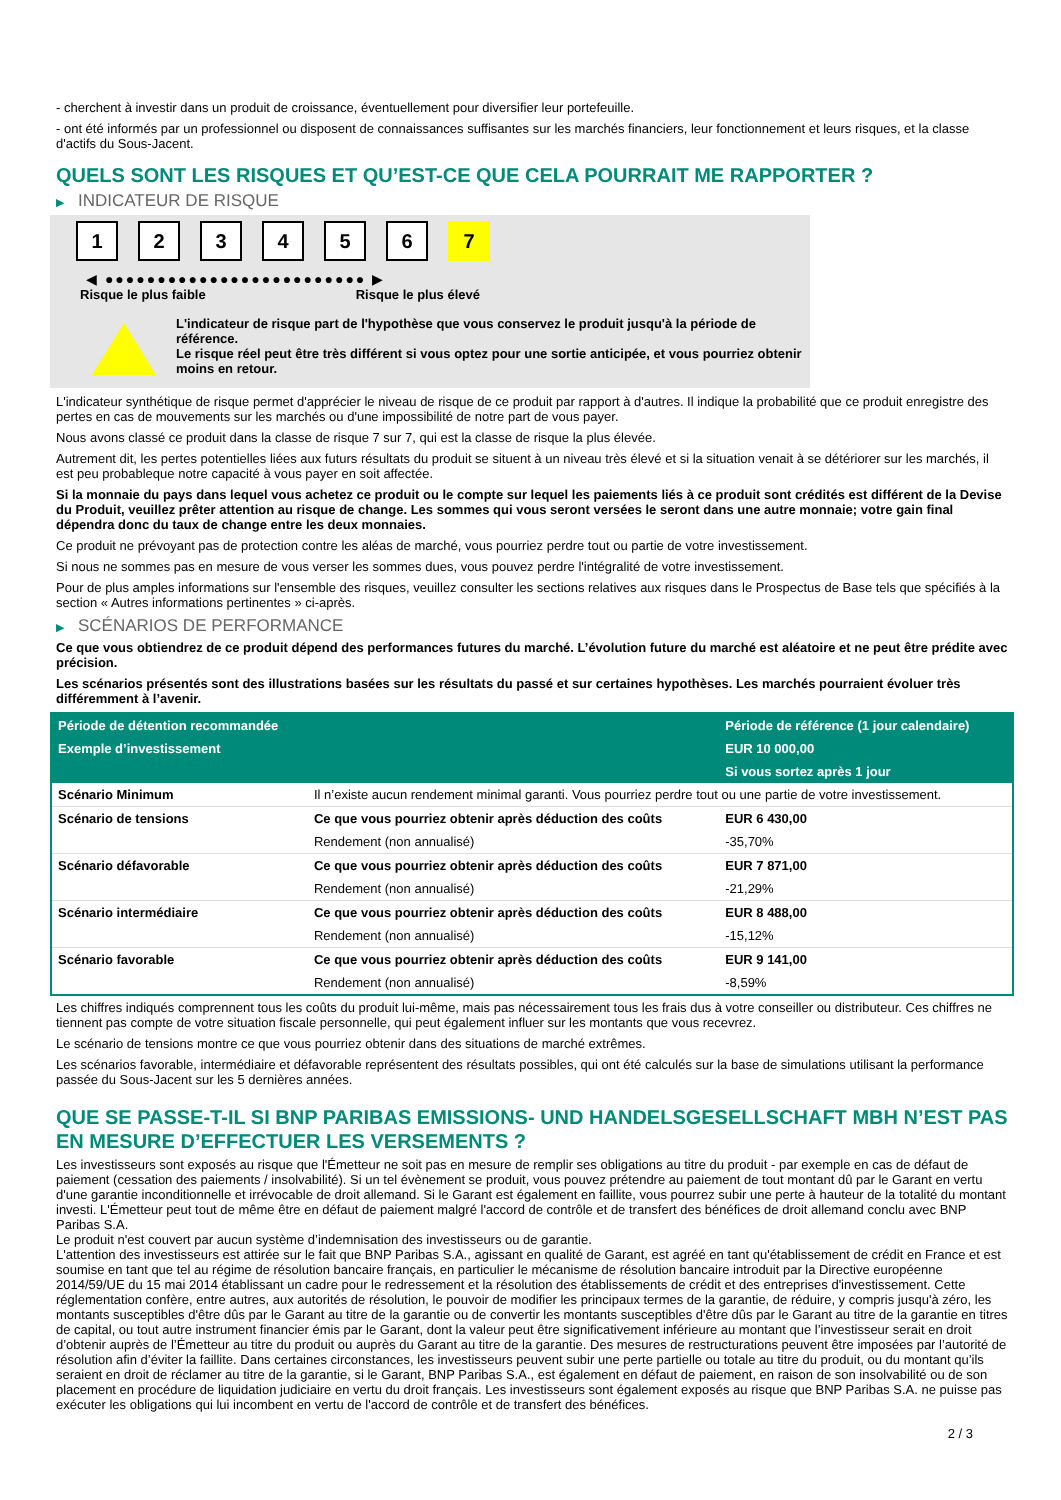- cherchent à investir dans un produit de croissance, éventuellement pour diversifier leur portefeuille.
- ont été informés par un professionnel ou disposent de connaissances suffisantes sur les marchés financiers, leur fonctionnement et leurs risques, et la classe d'actifs du Sous-Jacent.
QUELS SONT LES RISQUES ET QU’EST-CE QUE CELA POURRAIT ME RAPPORTER ?
▶ INDICATEUR DE RISQUE
1 2 3 4 5 6 7
◀ ●●●●●●●●●●●●●●●●●●●●●●●●● ▶
Risque le plus faible Risque le plus élevé
L'indicateur de risque part de l'hypothèse que vous conservez le produit jusqu'à la période de référence.
Le risque réel peut être très différent si vous optez pour une sortie anticipée, et vous pourriez obtenir moins en retour.
L'indicateur synthétique de risque permet d'apprécier le niveau de risque de ce produit par rapport à d'autres. Il indique la probabilité que ce produit enregistre des pertes en cas de mouvements sur les marchés ou d'une impossibilité de notre part de vous payer.
Nous avons classé ce produit dans la classe de risque 7 sur 7, qui est la classe de risque la plus élevée.
Autrement dit, les pertes potentielles liées aux futurs résultats du produit se situent à un niveau très élevé et si la situation venait à se détériorer sur les marchés, il est peu probableque notre capacité à vous payer en soit affectée.
Si la monnaie du pays dans lequel vous achetez ce produit ou le compte sur lequel les paiements liés à ce produit sont crédités est différent de la Devise du Produit, veuillez prêter attention au risque de change. Les sommes qui vous seront versées le seront dans une autre monnaie; votre gain final dépendra donc du taux de change entre les deux monnaies.
Ce produit ne prévoyant pas de protection contre les aléas de marché, vous pourriez perdre tout ou partie de votre investissement.
Si nous ne sommes pas en mesure de vous verser les sommes dues, vous pouvez perdre l'intégralité de votre investissement.
Pour de plus amples informations sur l'ensemble des risques, veuillez consulter les sections relatives aux risques dans le Prospectus de Base tels que spécifiés à la section « Autres informations pertinentes » ci-après.
▶ SCÉNARIOS DE PERFORMANCE
Ce que vous obtiendrez de ce produit dépend des performances futures du marché. L’évolution future du marché est aléatoire et ne peut être prédite avec précision.
Les scénarios présentés sont des illustrations basées sur les résultats du passé et sur certaines hypothèses. Les marchés pourraient évoluer très différemment à l’avenir.
| Période de détention recommandée | | Période de référence (1 jour calendaire) |
| Exemple d’investissement | | EUR 10 000,00 |
| | | Si vous sortez après 1 jour |
| Scénario Minimum | Il n’existe aucun rendement minimal garanti. Vous pourriez perdre tout ou une partie de votre investissement. | |
| Scénario de tensions | Ce que vous pourriez obtenir après déduction des coûts | EUR 6 430,00 |
| | Rendement (non annualisé) | -35,70% |
| Scénario défavorable | Ce que vous pourriez obtenir après déduction des coûts | EUR 7 871,00 |
| | Rendement (non annualisé) | -21,29% |
| Scénario intermédiaire | Ce que vous pourriez obtenir après déduction des coûts | EUR 8 488,00 |
| | Rendement (non annualisé) | -15,12% |
| Scénario favorable | Ce que vous pourriez obtenir après déduction des coûts | EUR 9 141,00 |
| | Rendement (non annualisé) | -8,59% |
Les chiffres indiqués comprennent tous les coûts du produit lui-même, mais pas nécessairement tous les frais dus à votre conseiller ou distributeur. Ces chiffres ne tiennent pas compte de votre situation fiscale personnelle, qui peut également influer sur les montants que vous recevrez.
Le scénario de tensions montre ce que vous pourriez obtenir dans des situations de marché extrêmes.
Les scénarios favorable, intermédiaire et défavorable représentent des résultats possibles, qui ont été calculés sur la base de simulations utilisant la performance passée du Sous-Jacent sur les 5 dernières années.
QUE SE PASSE-T-IL SI BNP PARIBAS EMISSIONS- UND HANDELSGESELLSCHAFT MBH N’EST PAS EN MESURE D’EFFECTUER LES VERSEMENTS ?
Les investisseurs sont exposés au risque que l'Émetteur ne soit pas en mesure de remplir ses obligations au titre du produit - par exemple en cas de défaut de paiement (cessation des paiements / insolvabilité). Si un tel évènement se produit, vous pouvez prétendre au paiement de tout montant dû par le Garant en vertu d'une garantie inconditionnelle et irrévocable de droit allemand. Si le Garant est également en faillite, vous pourrez subir une perte à hauteur de la totalité du montant investi. L'Émetteur peut tout de même être en défaut de paiement malgré l'accord de contrôle et de transfert des bénéfices de droit allemand conclu avec BNP Paribas S.A.
Le produit n'est couvert par aucun système d’indemnisation des investisseurs ou de garantie.
L'attention des investisseurs est attirée sur le fait que BNP Paribas S.A., agissant en qualité de Garant, est agréé en tant qu'établissement de crédit en France et est soumise en tant que tel au régime de résolution bancaire français, en particulier le mécanisme de résolution bancaire introduit par la Directive européenne 2014/59/UE du 15 mai 2014 établissant un cadre pour le redressement et la résolution des établissements de crédit et des entreprises d'investissement. Cette réglementation confère, entre autres, aux autorités de résolution, le pouvoir de modifier les principaux termes de la garantie, de réduire, y compris jusqu'à zéro, les montants susceptibles d'être dûs par le Garant au titre de la garantie ou de convertir les montants susceptibles d'être dûs par le Garant au titre de la garantie en titres de capital, ou tout autre instrument financier émis par le Garant, dont la valeur peut être significativement inférieure au montant que l’investisseur serait en droit d’obtenir auprès de l’Émetteur au titre du produit ou auprès du Garant au titre de la garantie. Des mesures de restructurations peuvent être imposées par l’autorité de résolution afin d’éviter la faillite. Dans certaines circonstances, les investisseurs peuvent subir une perte partielle ou totale au titre du produit, ou du montant qu’ils seraient en droit de réclamer au titre de la garantie, si le Garant, BNP Paribas S.A., est également en défaut de paiement, en raison de son insolvabilité ou de son placement en procédure de liquidation judiciaire en vertu du droit français. Les investisseurs sont également exposés au risque que BNP Paribas S.A. ne puisse pas exécuter les obligations qui lui incombent en vertu de l'accord de contrôle et de transfert des bénéfices.
2 / 3